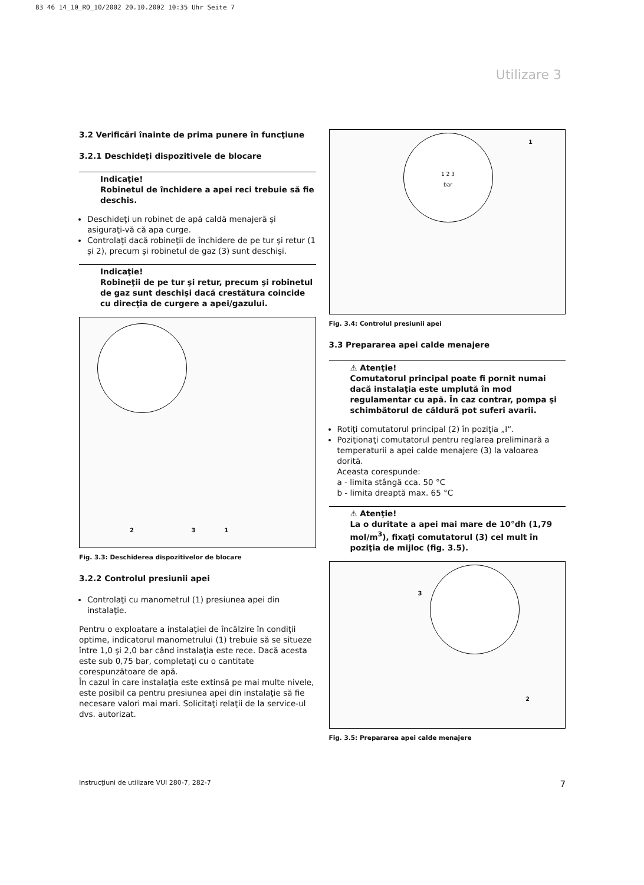83 46 14_10_RO_10/2002 20.10.2002 10:35 Uhr Seite 7
Utilizare 3
3.2 Verificări înainte de prima punere în funcţiune
3.2.1 Deschideţi dispozitivele de blocare
Indicaţie!
Robinetul de închidere a apei reci trebuie să fie deschis.
Deschideţi un robinet de apă caldă menajeră şi asiguraţi-vă că apa curge.
Controlaţi dacă robineţii de închidere de pe tur şi retur (1 şi 2), precum şi robinetul de gaz (3) sunt deschişi.
Indicaţie!
Robineţii de pe tur şi retur, precum şi robinetul de gaz sunt deschişi dacă crestătura coincide cu direcţia de curgere a apei/gazului.
2 3 1
Fig. 3.3: Deschiderea dispozitivelor de blocare
3.2.2 Controlul presiunii apei
Controlaţi cu manometrul (1) presiunea apei din instalaţie.
Pentru o exploatare a instalaţiei de încălzire în condiţii optime, indicatorul manometrului (1) trebuie să se situeze între 1,0 şi 2,0 bar când instalaţia este rece. Dacă acesta este sub 0,75 bar, completaţi cu o cantitate corespunzătoare de apă.
În cazul în care instalaţia este extinsă pe mai multe nivele, este posibil ca pentru presiunea apei din instalaţie să fie necesare valori mai mari. Solicitaţi relaţii de la service-ul dvs. autorizat.
1 2 3
bar
1
Fig. 3.4: Controlul presiunii apei
3.3 Prepararea apei calde menajere
⚠ Atenţie!
Comutatorul principal poate fi pornit numai dacă instalaţia este umplută în mod regulamentar cu apă. În caz contrar, pompa şi schimbătorul de căldură pot suferi avarii.
Rotiţi comutatorul principal (2) în poziţia „I“.
Poziţionaţi comutatorul pentru reglarea preliminară a temperaturii a apei calde menajere (3) la valoarea dorită.
Aceasta corespunde:
a - limita stângă cca. 50 °C
b - limita dreaptă max. 65 °C
⚠ Atenţie!
La o duritate a apei mai mare de 10°dh (1,79 mol/m<sup>3</sup>), fixaţi comutatorul (3) cel mult în poziţia de mijloc (fig. 3.5).
3
2
Fig. 3.5: Prepararea apei calde menajere
Instrucţiuni de utilizare VUI 280-7, 282-7 7